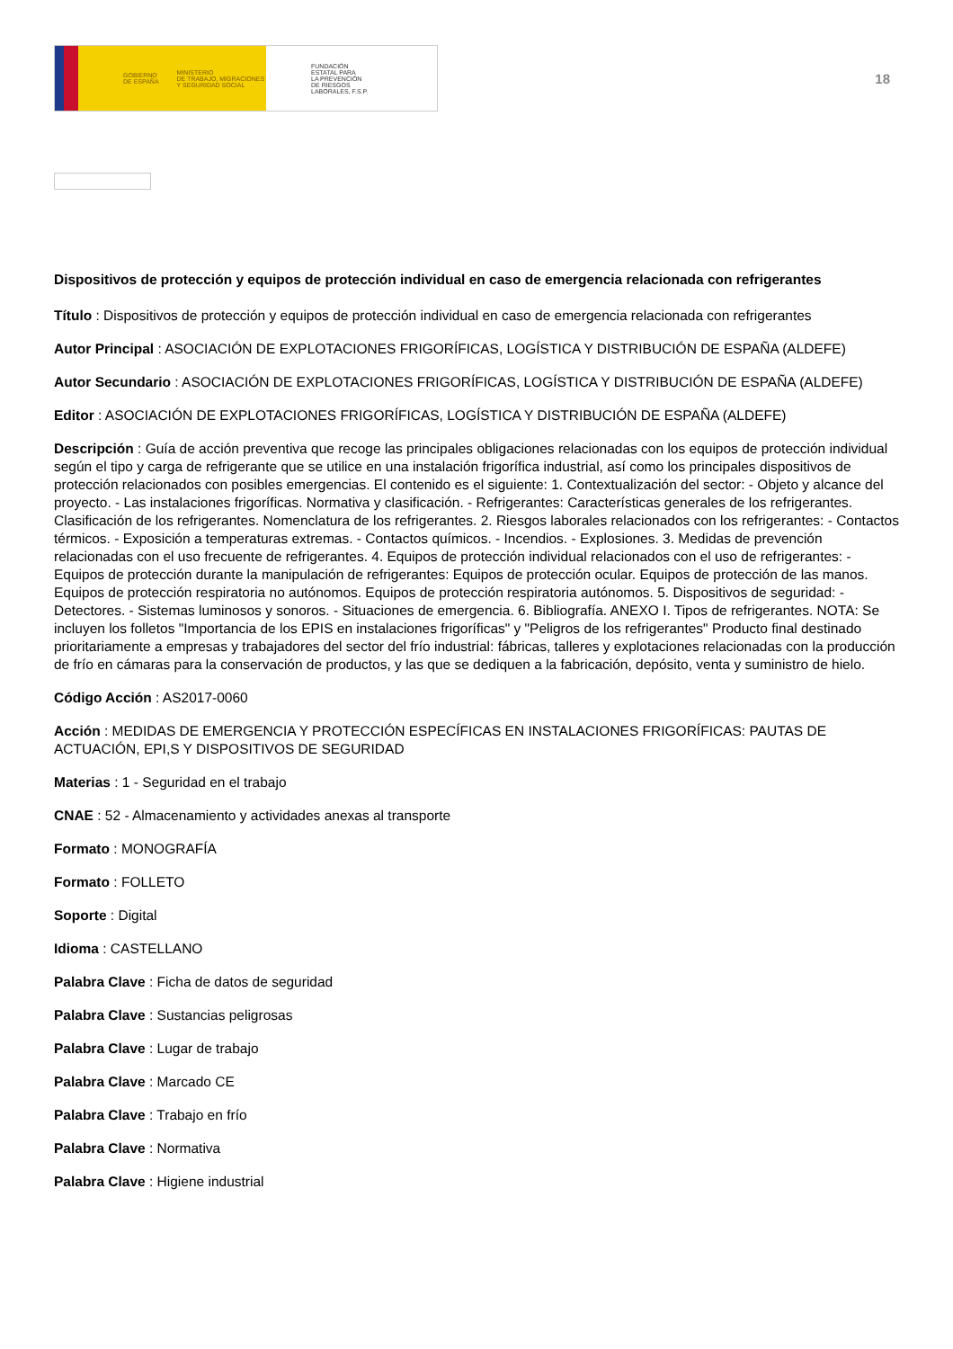GOBIERNO
DE ESPAÑA MINISTERIO
DE TRABAJO, MIGRACIONES
Y SEGURIDAD SOCIAL
FUNDACIÓN
ESTATAL PARA
LA PREVENCIÓN
DE RIESGOS
LABORALES, F.S.P.
18
Dispositivos de protección y equipos de protección individual en caso de emergencia relacionada con refrigerantes
Título : Dispositivos de protección y equipos de protección individual en caso de emergencia relacionada con refrigerantes
Autor Principal : ASOCIACIÓN DE EXPLOTACIONES FRIGORÍFICAS, LOGÍSTICA Y DISTRIBUCIÓN DE ESPAÑA (ALDEFE)
Autor Secundario : ASOCIACIÓN DE EXPLOTACIONES FRIGORÍFICAS, LOGÍSTICA Y DISTRIBUCIÓN DE ESPAÑA (ALDEFE)
Editor : ASOCIACIÓN DE EXPLOTACIONES FRIGORÍFICAS, LOGÍSTICA Y DISTRIBUCIÓN DE ESPAÑA (ALDEFE)
Descripción : Guía de acción preventiva que recoge las principales obligaciones relacionadas con los equipos de protección individual según el tipo y carga de refrigerante que se utilice en una instalación frigorífica industrial, así como los principales dispositivos de protección relacionados con posibles emergencias. El contenido es el siguiente: 1. Contextualización del sector: - Objeto y alcance del proyecto. - Las instalaciones frigoríficas. Normativa y clasificación. - Refrigerantes: Características generales de los refrigerantes. Clasificación de los refrigerantes. Nomenclatura de los refrigerantes. 2. Riesgos laborales relacionados con los refrigerantes: - Contactos térmicos. - Exposición a temperaturas extremas. - Contactos químicos. - Incendios. - Explosiones. 3. Medidas de prevención relacionadas con el uso frecuente de refrigerantes. 4. Equipos de protección individual relacionados con el uso de refrigerantes: - Equipos de protección durante la manipulación de refrigerantes: Equipos de protección ocular. Equipos de protección de las manos. Equipos de protección respiratoria no autónomos. Equipos de protección respiratoria autónomos. 5. Dispositivos de seguridad: - Detectores. - Sistemas luminosos y sonoros. - Situaciones de emergencia. 6. Bibliografía. ANEXO I. Tipos de refrigerantes. NOTA: Se incluyen los folletos "Importancia de los EPIS en instalaciones frigoríficas" y "Peligros de los refrigerantes" Producto final destinado prioritariamente a empresas y trabajadores del sector del frío industrial: fábricas, talleres y explotaciones relacionadas con la producción de frío en cámaras para la conservación de productos, y las que se dediquen a la fabricación, depósito, venta y suministro de hielo.
Código Acción : AS2017-0060
Acción : MEDIDAS DE EMERGENCIA Y PROTECCIÓN ESPECÍFICAS EN INSTALACIONES FRIGORÍFICAS: PAUTAS DE ACTUACIÓN, EPI,S Y DISPOSITIVOS DE SEGURIDAD
Materias : 1 - Seguridad en el trabajo
CNAE : 52 - Almacenamiento y actividades anexas al transporte
Formato : MONOGRAFÍA
Formato : FOLLETO
Soporte : Digital
Idioma : CASTELLANO
Palabra Clave : Ficha de datos de seguridad
Palabra Clave : Sustancias peligrosas
Palabra Clave : Lugar de trabajo
Palabra Clave : Marcado CE
Palabra Clave : Trabajo en frío
Palabra Clave : Normativa
Palabra Clave : Higiene industrial